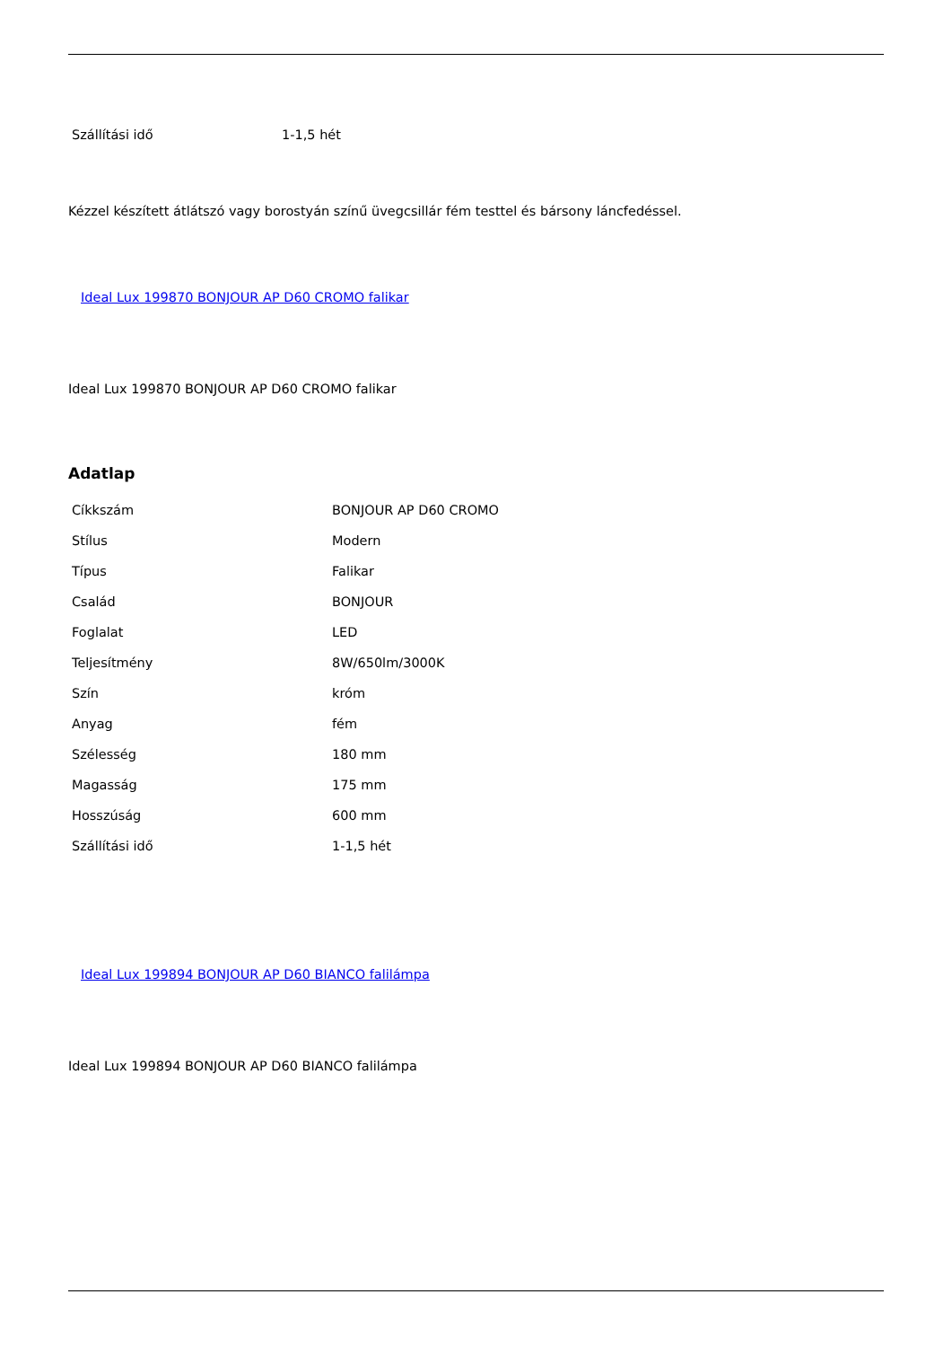| Szállítási idő | 1-1,5 hét |
Kézzel készített átlátszó vagy borostyán színű üvegcsillár fém testtel és bársony láncfedéssel.
Ideal Lux 199870 BONJOUR AP D60 CROMO falikar
Ideal Lux 199870 BONJOUR AP D60 CROMO falikar
Adatlap
| Cíkkszám | BONJOUR AP D60 CROMO |
| Stílus | Modern |
| Típus | Falikar |
| Család | BONJOUR |
| Foglalat | LED |
| Teljesítmény | 8W/650lm/3000K |
| Szín | króm |
| Anyag | fém |
| Szélesség | 180 mm |
| Magasság | 175 mm |
| Hosszúság | 600 mm |
| Szállítási idő | 1-1,5 hét |
Ideal Lux 199894 BONJOUR AP D60 BIANCO falilámpa
Ideal Lux 199894 BONJOUR AP D60 BIANCO falilámpa